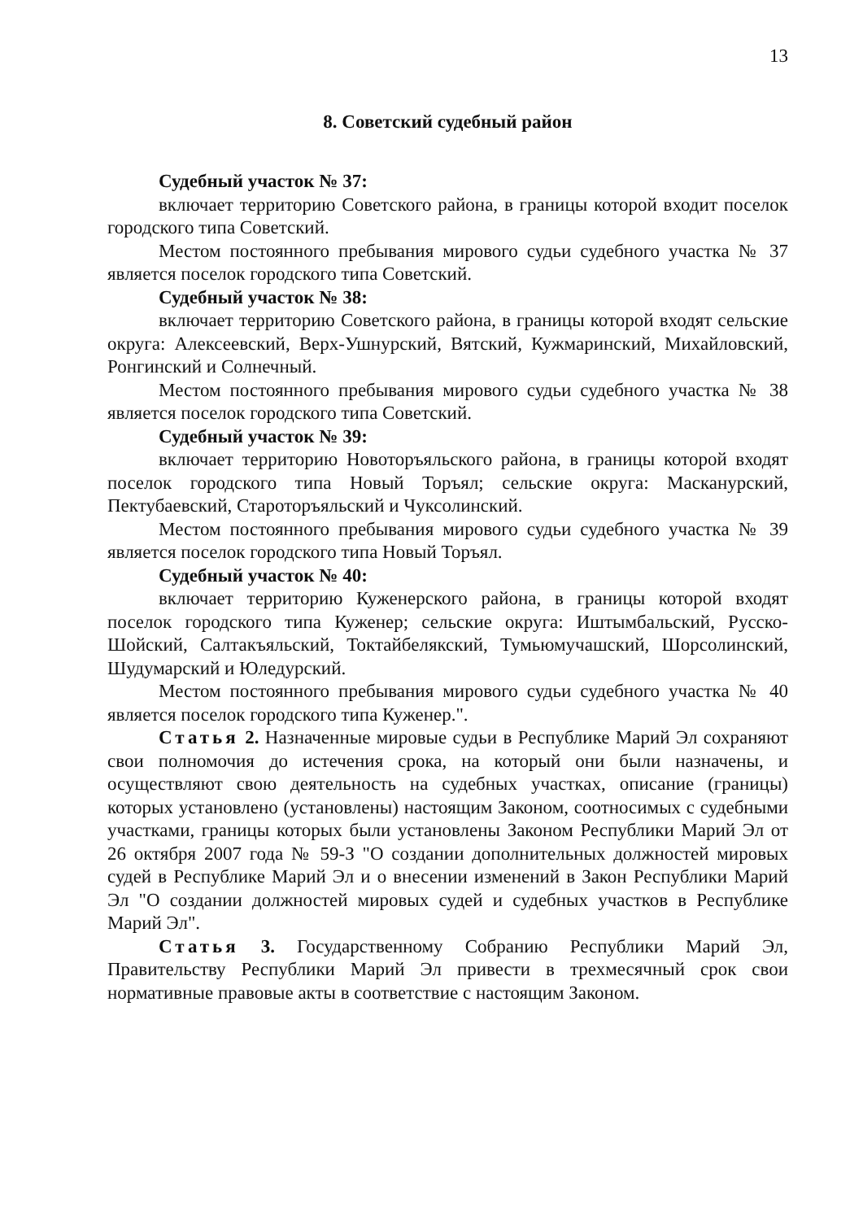13
8. Советский судебный район
Судебный участок № 37:
включает территорию Советского района, в границы которой входит поселок городского типа Советский.
Местом постоянного пребывания мирового судьи судебного участка № 37 является поселок городского типа Советский.
Судебный участок № 38:
включает территорию Советского района, в границы которой входят сельские округа: Алексеевский, Верх-Ушнурский, Вятский, Кужмаринский, Михайловский, Ронгинский и Солнечный.
Местом постоянного пребывания мирового судьи судебного участка № 38 является поселок городского типа Советский.
Судебный участок № 39:
включает территорию Новоторъяльского района, в границы которой входят поселок городского типа Новый Торъял; сельские округа: Масканурский, Пектубаевский, Староторъяльский и Чуксолинский.
Местом постоянного пребывания мирового судьи судебного участка № 39 является поселок городского типа Новый Торъял.
Судебный участок № 40:
включает территорию Куженерского района, в границы которой входят поселок городского типа Куженер; сельские округа: Иштымбальский, Русско-Шойский, Салтакъяльский, Токтайбелякский, Тумьюмучашский, Шорсолинский, Шудумарский и Юледурский.
Местом постоянного пребывания мирового судьи судебного участка № 40 является поселок городского типа Куженер.".
Статья 2. Назначенные мировые судьи в Республике Марий Эл сохраняют свои полномочия до истечения срока, на который они были назначены, и осуществляют свою деятельность на судебных участках, описание (границы) которых установлено (установлены) настоящим Законом, соотносимых с судебными участками, границы которых были установлены Законом Республики Марий Эл от 26 октября 2007 года № 59-З "О создании дополнительных должностей мировых судей в Республике Марий Эл и о внесении изменений в Закон Республики Марий Эл "О создании должностей мировых судей и судебных участков в Республике Марий Эл".
Статья 3. Государственному Собранию Республики Марий Эл, Правительству Республики Марий Эл привести в трехмесячный срок свои нормативные правовые акты в соответствие с настоящим Законом.